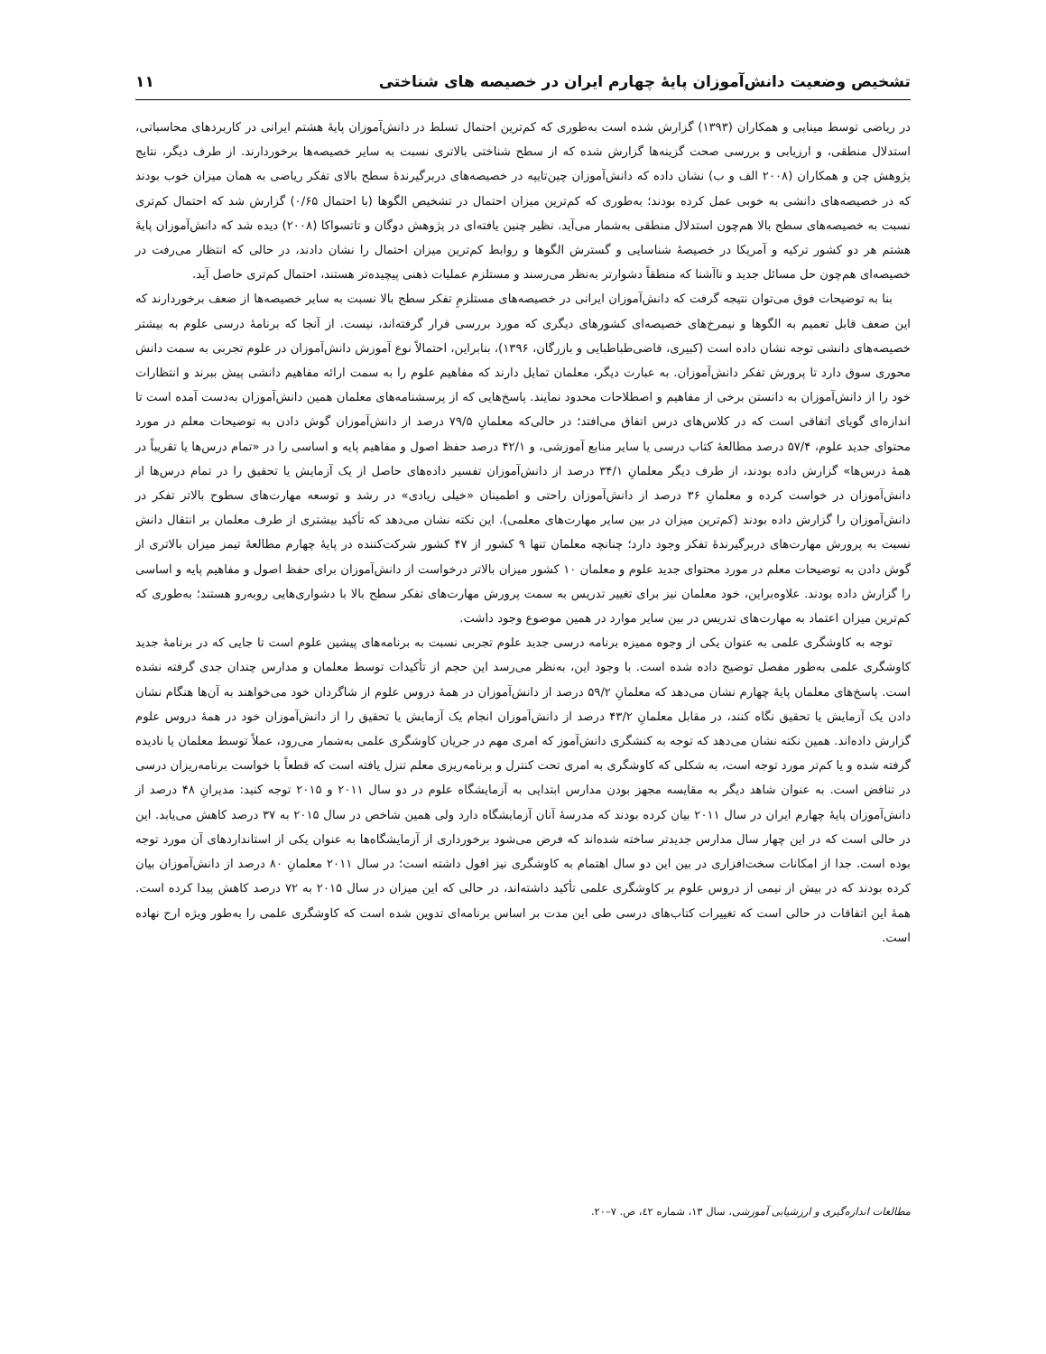تشخیص وضعیت دانش‌آموزان پایۀ چهارم ایران در خصیصه های شناختی ۱۱
در ریاضی توسط مینایی و همکاران (۱۳۹۳) گزارش شده است به‌طوری که کم‌ترین احتمال تسلط در دانش‌آموزان پایۀ هشتم ایرانی در کاربردهای محاسباتی، استدلال منطقی، و ارزیابی و بررسی صحت گزینه‌ها گزارش شده که از سطح شناختی بالاتری نسبت به سایر خصیصه‌ها برخوردارند. از طرف دیگر، نتایج پژوهش چن و همکاران (۲۰۰۸ الف و ب) نشان داده که دانش‌آموزان چین‌تایپه در خصیصه‌های دربرگیرندۀ سطح بالای تفکر ریاضی به همان میزان خوب بودند که در خصیصه‌های دانشی به خوبی عمل کرده بودند؛ به‌طوری که کم‌ترین میزان احتمال در تشخیص الگوها (با احتمال ۰/۶۵) گزارش شد که احتمال کم‌تری نسبت به خصیصه‌های سطح بالا هم‌چون استدلال منطقی به‌شمار می‌آید. نظیر چنین یافته‌ای در پژوهش دوگان و تاتسواکا (۲۰۰۸) دیده شد که دانش‌آموزان پایۀ هشتم هر دو کشور ترکیه و آمریکا در خصیصۀ شناسایی و گسترش الگوها و روابط کم‌ترین میزان احتمال را نشان دادند، در حالی که انتظار می‌رفت در خصیصه‌ای هم‌چون حل مسائل جدید و ناآشنا که منطقاً دشوارتر به‌نظر می‌رسند و مستلزم عملیات ذهنی پیچیده‌تر هستند، احتمال کم‌تری حاصل آید.
بنا به توضیحات فوق می‌توان نتیجه گرفت که دانش‌آموزان ایرانی در خصیصه‌های مستلزمِ تفکر سطح بالا نسبت به سایر خصیصه‌ها از ضعف برخوردارند که این ضعف قابل تعمیم به الگوها و نیمرخ‌های خصیصه‌ای کشورهای دیگری که مورد بررسی قرار گرفته‌اند، نیست. از آنجا که برنامۀ درسی علوم به بیشتر خصیصه‌های دانشی توجه نشان داده است (کبیری، قاضی‌طباطبایی و بازرگان، ۱۳۹۶)، بنابراین، احتمالاً نوع آموزش دانش‌آموزان در علوم تجربی به سمت دانش محوری سوق دارد تا پرورش تفکر دانش‌آموزان. به عبارت دیگر، معلمان تمایل دارند که مفاهیم علوم را به سمت ارائه مفاهیم دانشی پیش ببرند و انتظارات خود را از دانش‌آموزان به دانستن برخی از مفاهیم و اصطلاحات محدود نمایند. پاسخ‌هایی که از پرسشنامه‌های معلمان همین دانش‌آموزان به‌دست آمده است تا اندازه‌ای گویای اتفاقی است که در کلاس‌های درس اتفاق می‌افتد؛ در حالی‌که معلمانِ ۷۹/۵ درصد از دانش‌آموزان گوش دادن به توضیحات معلم در مورد محتوای جدید علوم، ۵۷/۴ درصد مطالعۀ کتاب درسی یا سایر منابع آموزشی، و ۴۲/۱ درصد حفظ اصول و مفاهیم پایه و اساسی را در «تمام درس‌ها یا تقریباً در همۀ درس‌ها» گزارش داده بودند، از طرف دیگر معلمانِ ۳۴/۱ درصد از دانش‌آموزان تفسیر داده‌های حاصل از یک آزمایش یا تحقیق را در تمام درس‌ها از دانش‌آموزان در خواست کرده و معلمانِ ۳۶ درصد از دانش‌آموزان راحتی و اطمینان «خیلی زیادی» در رشد و توسعه مهارت‌های سطوح بالاتر تفکر در دانش‌آموزان را گزارش داده بودند (کم‌ترین میزان در بین سایر مهارت‌های معلمی). این نکته نشان می‌دهد که تأکید بیشتری از طرف معلمان بر انتقال دانش نسبت به پرورش مهارت‌های دربرگیرندۀ تفکر وجود دارد؛ چنانچه معلمان تنها ۹ کشور از ۴۷ کشور شرکت‌کننده در پایۀ چهارم مطالعۀ تیمز میزان بالاتری از گوش دادن به توضیحات معلم در مورد محتوای جدید علوم و معلمان ۱۰ کشور میزان بالاتر درخواست از دانش‌آموزان برای حفظ اصول و مفاهیم پایه و اساسی را گزارش داده بودند. علاوه‌براین، خود معلمان نیز برای تغییر تدریس به سمت پرورش مهارت‌های تفکر سطح بالا با دشواری‌هایی روبه‌رو هستند؛ به‌طوری که کم‌ترین میزان اعتماد به مهارت‌های تدریس در بین سایر موارد در همین موضوع وجود داشت.
توجه به کاوشگری علمی به عنوان یکی از وجوه ممیزه برنامه درسی جدید علوم تجربی نسبت به برنامه‌های پیشین علوم است تا جایی که در برنامۀ جدید کاوشگری علمی به‌طور مفصل توضیح داده شده است. با وجود این، به‌نظر می‌رسد این حجم از تأکیدات توسط معلمان و مدارس چندان جدی گرفته نشده است. پاسخ‌های معلمان پایۀ چهارم نشان می‌دهد که معلمانِ ۵۹/۲ درصد از دانش‌آموزان در همۀ دروس علوم از شاگردان خود می‌خواهند به آن‌ها هنگام نشان دادن یک آزمایش یا تحقیق نگاه کنند، در مقابل معلمانِ ۴۳/۲ درصد از دانش‌آموزان انجام یک آزمایش یا تحقیق را از دانش‌آموزان خود در همۀ دروس علوم گزارش داده‌اند. همین نکته نشان می‌دهد که توجه به کنشگری دانش‌آموز که امری مهم در جریان کاوشگری علمی به‌شمار می‌رود، عملاً توسط معلمان یا نادیده گرفته شده و یا کم‌تر مورد توجه است، به شکلی که کاوشگری به امری تحت کنترل و برنامه‌ریزی معلم تنزل یافته است که قطعاً با خواست برنامه‌ریزان درسی در تناقض است. به عنوان شاهد دیگر به مقایسه مجهز بودن مدارس ابتدایی به آزمایشگاه علوم در دو سال ۲۰۱۱ و ۲۰۱۵ توجه کنید: مدیرانِ ۴۸ درصد از دانش‌آموزان پایۀ چهارم ایران در سال ۲۰۱۱ بیان کرده بودند که مدرسۀ آنان آزمایشگاه دارد ولی همین شاخص در سال ۲۰۱۵ به ۳۷ درصد کاهش می‌یابد. این در حالی است که در این چهار سال مدارس جدیدتر ساخته شده‌اند که فرض می‌شود برخورداری از آزمایشگاه‌ها به عنوان یکی از استانداردهای آن مورد توجه بوده است. جدا از امکانات سخت‌افزاری در بین این دو سال اهتمام به کاوشگری نیز افول داشته است؛ در سال ۲۰۱۱ معلمانِ ۸۰ درصد از دانش‌آموزان بیان کرده بودند که در بیش از نیمی از دروس علوم بر کاوشگری علمی تأکید داشته‌اند، در حالی که این میزان در سال ۲۰۱۵ به ۷۲ درصد کاهش پیدا کرده است. همۀ این اتفاقات در حالی است که تغییرات کتاب‌های درسی طی این مدت بر اساس برنامه‌ای تدوین شده است که کاوشگری علمی را به‌طور ویژه ارج نهاده است.
مطالعات اندازه‌گیری و ارزشیابی آموزشی، سال ۱۳، شماره ٤۲، ص. ۷–۲۰.